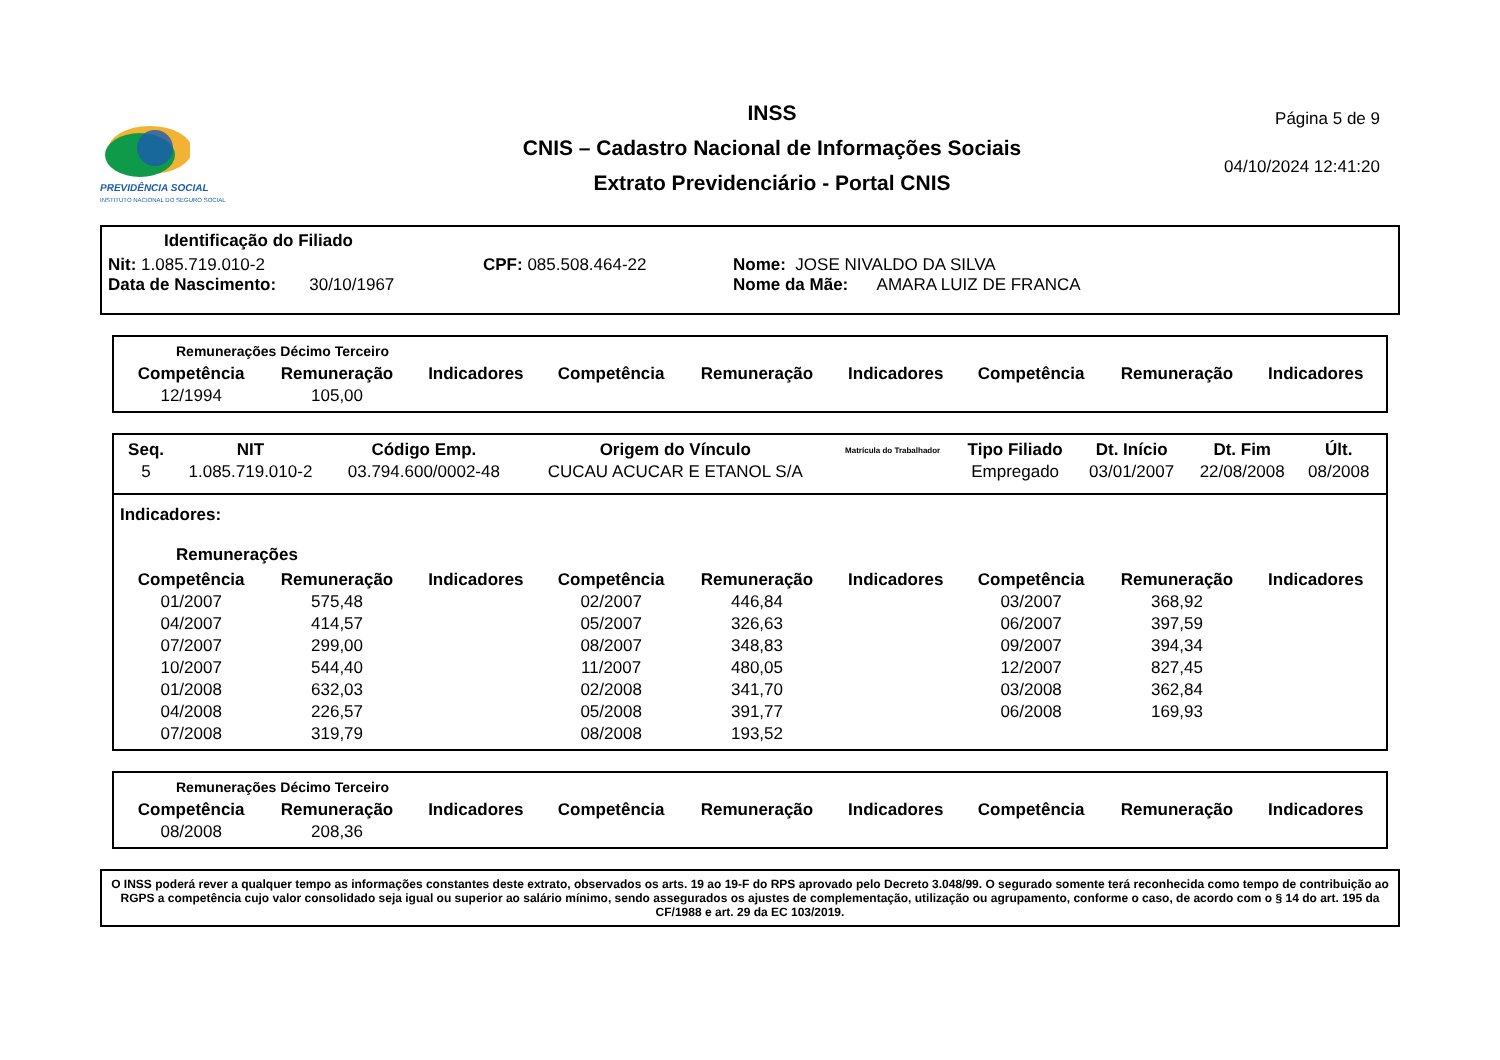PREVIDÊNCIA SOCIAL
INSTITUTO NACIONAL DO SEGURO SOCIAL
INSS
CNIS – Cadastro Nacional de Informações Sociais
Extrato Previdenciário - Portal CNIS
Página 5 de 9
04/10/2024 12:41:20
Identificação do Filiado
Nit: 1.085.719.010-2 CPF: 085.508.464-22 Nome: JOSE NIVALDO DA SILVA
Data de Nascimento: 30/10/1967 Nome da Mãe: AMARA LUIZ DE FRANCA
Remunerações Décimo Terceiro
| Competência | Remuneração | Indicadores | Competência | Remuneração | Indicadores | Competência | Remuneração | Indicadores |
| --- | --- | --- | --- | --- | --- | --- | --- | --- |
| 12/1994 | 105,00 | | | | | | | |
| Seq. | NIT | Código Emp. | Origem do Vínculo | Matrícula do Trabalhador | Tipo Filiado | Dt. Início | Dt. Fim | Últ. |
| --- | --- | --- | --- | --- | --- | --- | --- | --- |
| 5 | 1.085.719.010-2 | 03.794.600/0002-48 | CUCAU ACUCAR E ETANOL S/A | | Empregado | 03/01/2007 | 22/08/2008 | 08/2008 |
Indicadores:
Remunerações
| Competência | Remuneração | Indicadores | Competência | Remuneração | Indicadores | Competência | Remuneração | Indicadores |
| --- | --- | --- | --- | --- | --- | --- | --- | --- |
| 01/2007 | 575,48 | | 02/2007 | 446,84 | | 03/2007 | 368,92 | |
| 04/2007 | 414,57 | | 05/2007 | 326,63 | | 06/2007 | 397,59 | |
| 07/2007 | 299,00 | | 08/2007 | 348,83 | | 09/2007 | 394,34 | |
| 10/2007 | 544,40 | | 11/2007 | 480,05 | | 12/2007 | 827,45 | |
| 01/2008 | 632,03 | | 02/2008 | 341,70 | | 03/2008 | 362,84 | |
| 04/2008 | 226,57 | | 05/2008 | 391,77 | | 06/2008 | 169,93 | |
| 07/2008 | 319,79 | | 08/2008 | 193,52 | | | | |
Remunerações Décimo Terceiro
| Competência | Remuneração | Indicadores | Competência | Remuneração | Indicadores | Competência | Remuneração | Indicadores |
| --- | --- | --- | --- | --- | --- | --- | --- | --- |
| 08/2008 | 208,36 | | | | | | | |
O INSS poderá rever a qualquer tempo as informações constantes deste extrato, observados os arts. 19 ao 19-F do RPS aprovado pelo Decreto 3.048/99. O segurado somente terá reconhecida como tempo de contribuição ao RGPS a competência cujo valor consolidado seja igual ou superior ao salário mínimo, sendo assegurados os ajustes de complementação, utilização ou agrupamento, conforme o caso, de acordo com o § 14 do art. 195 da CF/1988 e art. 29 da EC 103/2019.